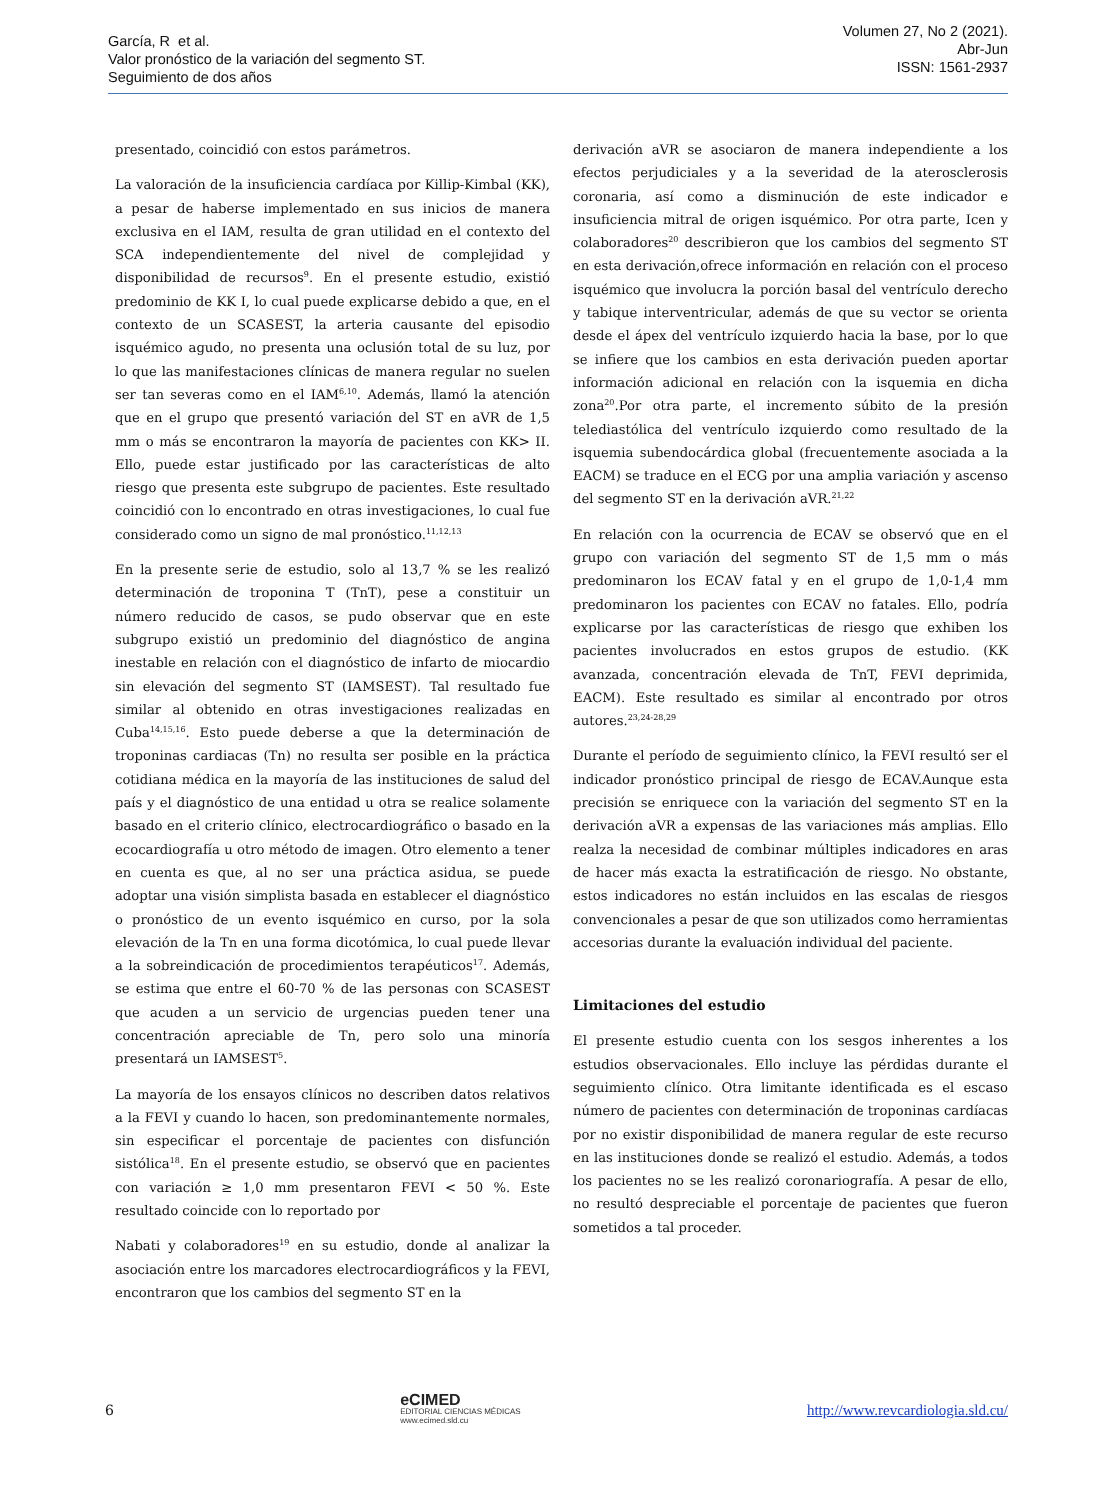García, R et al.
Valor pronóstico de la variación del segmento ST.
Seguimiento de dos años
Volumen 27, No 2 (2021).
Abr-Jun
ISSN: 1561-2937
presentado, coincidió con estos parámetros.
La valoración de la insuficiencia cardíaca por Killip-Kimbal (KK), a pesar de haberse implementado en sus inicios de manera exclusiva en el IAM, resulta de gran utilidad en el contexto del SCA independientemente del nivel de complejidad y disponibilidad de recursos<sup>9</sup>. En el presente estudio, existió predominio de KK I, lo cual puede explicarse debido a que, en el contexto de un SCASEST, la arteria causante del episodio isquémico agudo, no presenta una oclusión total de su luz, por lo que las manifestaciones clínicas de manera regular no suelen ser tan severas como en el IAM<sup>6,10</sup>. Además, llamó la atención que en el grupo que presentó variación del ST en aVR de 1,5 mm o más se encontraron la mayoría de pacientes con KK> II. Ello, puede estar justificado por las características de alto riesgo que presenta este subgrupo de pacientes. Este resultado coincidió con lo encontrado en otras investigaciones, lo cual fue considerado como un signo de mal pronóstico.<sup>11,12,13</sup>
En la presente serie de estudio, solo al 13,7 % se les realizó determinación de troponina T (TnT), pese a constituir un número reducido de casos, se pudo observar que en este subgrupo existió un predominio del diagnóstico de angina inestable en relación con el diagnóstico de infarto de miocardio sin elevación del segmento ST (IAMSEST). Tal resultado fue similar al obtenido en otras investigaciones realizadas en Cuba<sup>14,15,16</sup>. Esto puede deberse a que la determinación de troponinas cardiacas (Tn) no resulta ser posible en la práctica cotidiana médica en la mayoría de las instituciones de salud del país y el diagnóstico de una entidad u otra se realice solamente basado en el criterio clínico, electrocardiográfico o basado en la ecocardiografía u otro método de imagen. Otro elemento a tener en cuenta es que, al no ser una práctica asidua, se puede adoptar una visión simplista basada en establecer el diagnóstico o pronóstico de un evento isquémico en curso, por la sola elevación de la Tn en una forma dicotómica, lo cual puede llevar a la sobreindicación de procedimientos terapéuticos<sup>17</sup>. Además, se estima que entre el 60-70 % de las personas con SCASEST que acuden a un servicio de urgencias pueden tener una concentración apreciable de Tn, pero solo una minoría presentará un IAMSEST<sup>5</sup>.
La mayoría de los ensayos clínicos no describen datos relativos a la FEVI y cuando lo hacen, son predominantemente normales, sin especificar el porcentaje de pacientes con disfunción sistólica<sup>18</sup>. En el presente estudio, se observó que en pacientes con variación ≥ 1,0 mm presentaron FEVI < 50 %. Este resultado coincide con lo reportado por
Nabati y colaboradores<sup>19</sup> en su estudio, donde al analizar la asociación entre los marcadores electrocardiográficos y la FEVI, encontraron que los cambios del segmento ST en la
derivación aVR se asociaron de manera independiente a los efectos perjudiciales y a la severidad de la aterosclerosis coronaria, así como a disminución de este indicador e insuficiencia mitral de origen isquémico. Por otra parte, Icen y colaboradores<sup>20</sup> describieron que los cambios del segmento ST en esta derivación,ofrece información en relación con el proceso isquémico que involucra la porción basal del ventrículo derecho y tabique interventricular, además de que su vector se orienta desde el ápex del ventrículo izquierdo hacia la base, por lo que se infiere que los cambios en esta derivación pueden aportar información adicional en relación con la isquemia en dicha zona<sup>20</sup>.Por otra parte, el incremento súbito de la presión telediastólica del ventrículo izquierdo como resultado de la isquemia subendocárdica global (frecuentemente asociada a la EACM) se traduce en el ECG por una amplia variación y ascenso del segmento ST en la derivación aVR.<sup>21,22</sup>
En relación con la ocurrencia de ECAV se observó que en el grupo con variación del segmento ST de 1,5 mm o más predominaron los ECAV fatal y en el grupo de 1,0-1,4 mm predominaron los pacientes con ECAV no fatales. Ello, podría explicarse por las características de riesgo que exhiben los pacientes involucrados en estos grupos de estudio. (KK avanzada, concentración elevada de TnT, FEVI deprimida, EACM). Este resultado es similar al encontrado por otros autores.<sup>23,24-28,29</sup>
Durante el período de seguimiento clínico, la FEVI resultó ser el indicador pronóstico principal de riesgo de ECAV.Aunque esta precisión se enriquece con la variación del segmento ST en la derivación aVR a expensas de las variaciones más amplias. Ello realza la necesidad de combinar múltiples indicadores en aras de hacer más exacta la estratificación de riesgo. No obstante, estos indicadores no están incluidos en las escalas de riesgos convencionales a pesar de que son utilizados como herramientas accesorias durante la evaluación individual del paciente.
Limitaciones del estudio
El presente estudio cuenta con los sesgos inherentes a los estudios observacionales. Ello incluye las pérdidas durante el seguimiento clínico. Otra limitante identificada es el escaso número de pacientes con determinación de troponinas cardíacas por no existir disponibilidad de manera regular de este recurso en las instituciones donde se realizó el estudio. Además, a todos los pacientes no se les realizó coronariografía. A pesar de ello, no resultó despreciable el porcentaje de pacientes que fueron sometidos a tal proceder.
6
eCIMED
EDITORIAL CIENCIAS MÉDICAS
www.ecimed.sld.cu
http://www.revcardiologia.sld.cu/